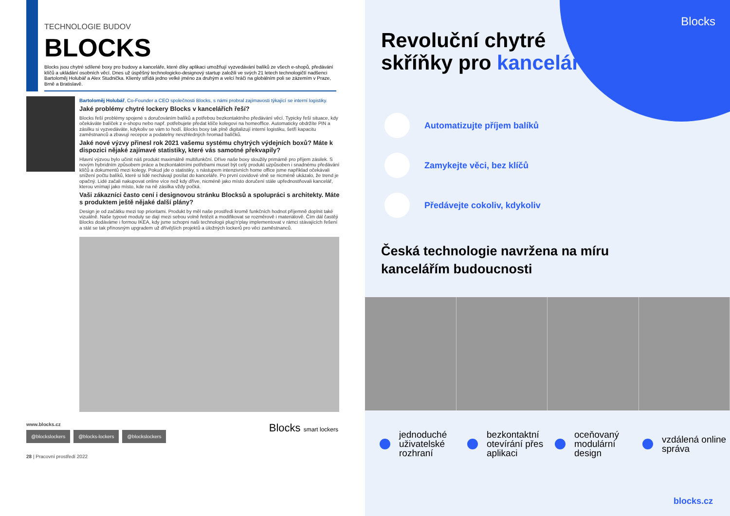TECHNOLOGIE BUDOV
BLOCKS
Blocks jsou chytré sdílené boxy pro budovy a kanceláře, které díky aplikaci umožňují vyzvedávání balíků ze všech e-shopů, předávání klíčů a ukládání osobních věcí. Dnes už úspěšný technologicko-designový startup založili ve svých 21 letech technologičtí nadšenci Bartoloměj Holubář a Alex Studnička. Klienty střídá jedno velké jméno za druhým a velcí hráči na globálním poli se zázemím v Praze, Brně a Bratislavě.
Bartoloměj Holubář, Co-Founder a CEO společnosti Blocks, s námi probral zajímavosti týkající se interní logistiky.
Jaké problémy chytré lockery Blocks v kancelářích řeší?
Blocks řeší problémy spojené s doručováním balíků a potřebou bezkontaktního předávání věcí. Typicky řeší situace, kdy očekáváte balíček z e-shopu nebo např. potřebujete předat klíče kolegovi na homeoffice. Automaticky obdržíte PIN a zásilku si vyzvedáváte, kdykoliv se vám to hodí. Blocks boxy tak plně digitalizují interní logistiku, šetří kapacitu zaměstnanců a zbavují recepce a podatelny nevzhledných hromad balíčků.
Jaké nové výzvy přinesl rok 2021 vašemu systému chytrých výdejních boxů? Máte k dispozici nějaké zajímavé statistiky, které vás samotné překvapily?
Hlavní výzvou bylo učinit náš produkt maximálně multifunkční. Dříve naše boxy sloužily primárně pro příjem zásilek. S novým hybridním způsobem práce a bezkontaktními potřebami musel být celý produkt uzpůsoben i snadnému předávání klíčů a dokumentů mezi kolegy. Pokud jde o statistiky, s nástupem intenzivních home office jsme například očekávali snížení počtu balíků, které si lidé nechávají posílat do kanceláře. Po první covidové vlně se nicméně ukázalo, že trend je opačný. Lidé začali nakupovat online více než kdy dříve, nicméně jako místo doručení stále upřednostňovali kancelář, kterou vnímají jako místo, kde na ně zásilka vždy počká.
Vaši zákazníci často cení i designovou stránku Blocksů a spolupráci s architekty. Máte s produktem ještě nějaké další plány?
Design je od začátku mezi top prioritami. Produkt by měl naše prostředí kromě funkčních hodnot příjemně doplnit také vizuálně. Naše typové moduly se dají mezi sebou volně řetězit a modifikovat se rozměrově i materiálově. Čím dál častěji Blocks dodáváme i formou IKEA, kdy jsme schopni naši technologii plug'n'play implementovat v rámci stávajících řešení a stát se tak přínosným upgradem už dřívějších projektů a úložných lockerů pro věci zaměstnanců.
www.blocks.cz Blocks smart lockers
@blockslockers @blocks-lockers @blockslockers
28 | Pracovní prostředí 2022
Blocks
Revoluční chytré
skříňky pro kanceláře
Automatizujte příjem balíků
Zamykejte věci, bez klíčů
Předávejte cokoliv, kdykoliv
Česká technologie navržena na míru
kancelářím budoucnosti
jednoduché uživatelské rozhraní
bezkontaktní otevírání přes aplikaci
oceňovaný modulární design vzdálená online správa
blocks.cz